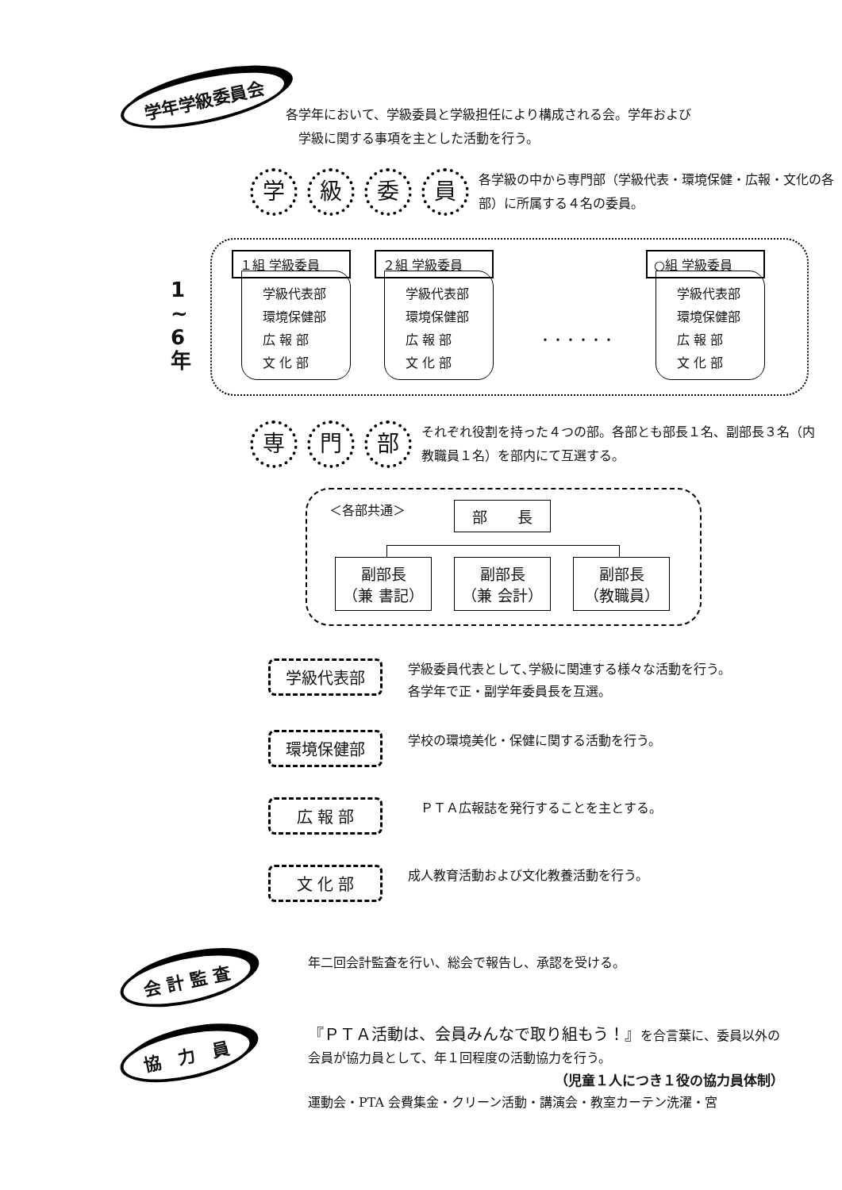学年学級委員会
各学年において、学級委員と学級担任により構成される会。学年および
　学級に関する事項を主とした活動を行う。
学級委員 各学級の中から専門部（学級代表・環境保健・広報・文化の各部）に所属する４名の委員。
1 ~ 6 年
１組 学級委員
学級代表部
環境保健部
広 報 部
文 化 部
２組 学級委員
学級代表部
環境保健部
広 報 部
文 化 部
・・・・・・
○組 学級委員
学級代表部
環境保健部
広 報 部
文 化 部
専門部 それぞれ役割を持った４つの部。各部とも部長１名、副部長３名（内教職員１名）を部内にて互選する。
＜各部共通＞ 部　　長
副部長
（兼 書記）
副部長
（兼 会計）
副部長
（教職員）
学級代表部 学級委員代表として､学級に関連する様々な活動を行う。
各学年で正・副学年委員長を互選。
環境保健部 学校の環境美化・保健に関する活動を行う。
広 報 部　ＰＴＡ広報誌を発行することを主とする。
文 化 部 成人教育活動および文化教養活動を行う。
会 計 監 査
年二回会計監査を行い、総会で報告し、承認を受ける。
協　力　員
『ＰＴＡ活動は、会員みんなで取り組もう！』を合言葉に、委員以外の会員が協力員として、年１回程度の活動協力を行う。
（児童１人につき１役の協力員体制）
運動会・PTA 会費集金・クリーン活動・講演会・教室カーテン洗濯・宮